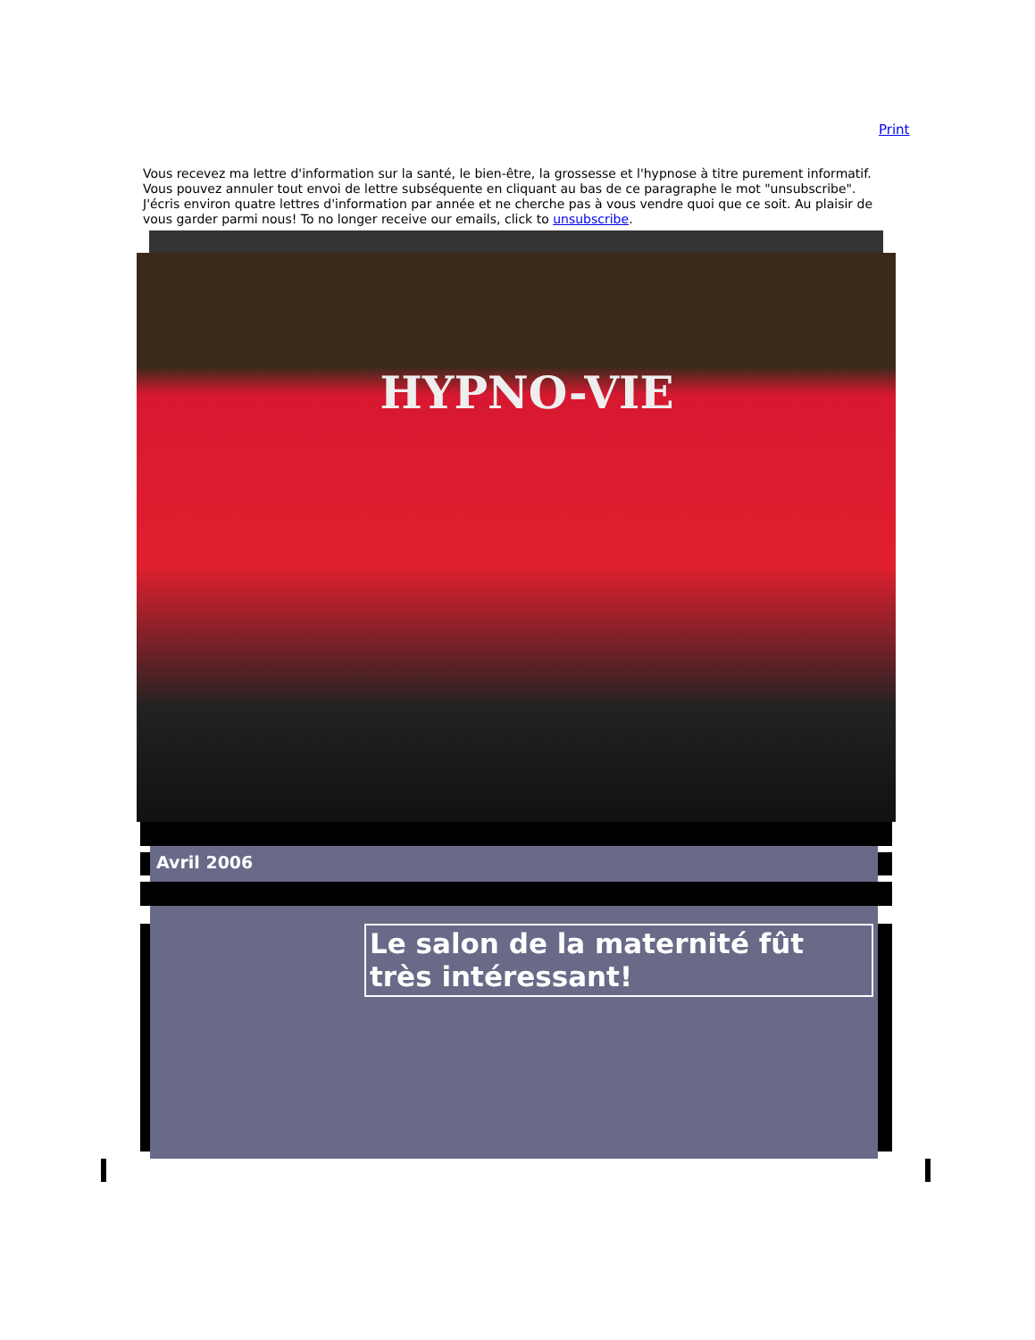Print
Vous recevez ma lettre d'information sur la santé, le bien-être, la grossesse et l'hypnose à titre purement informatif. Vous pouvez annuler tout envoi de lettre subséquente en cliquant au bas de ce paragraphe le mot "unsubscribe". J'écris environ quatre lettres d'information par année et ne cherche pas à vous vendre quoi que ce soit. Au plaisir de vous garder parmi nous! To no longer receive our emails, click to unsubscribe.
HYPNO-VIE
Avril 2006
Le salon de la maternité fût très intéressant!